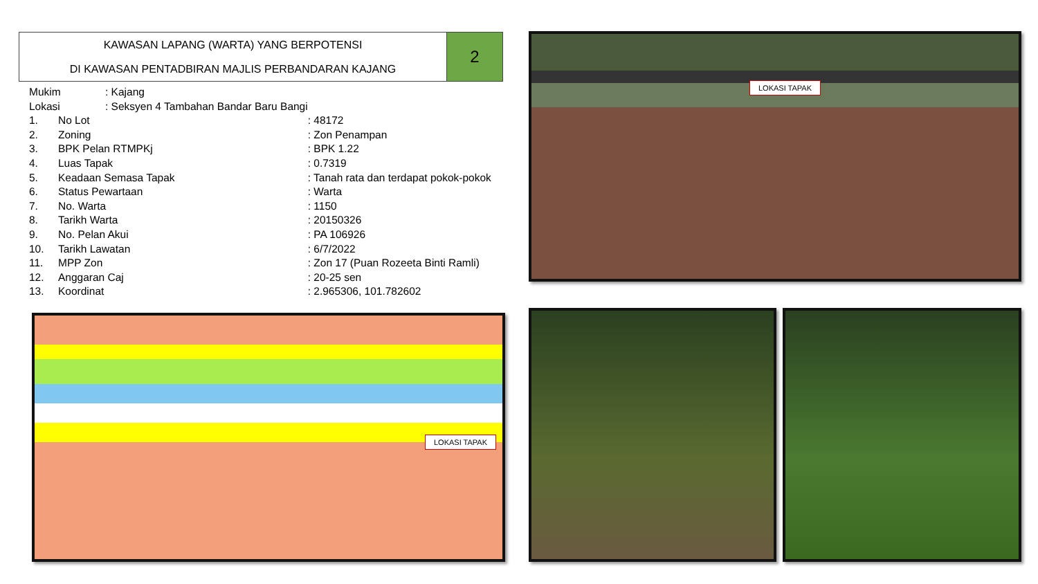KAWASAN LAPANG (WARTA) YANG BERPOTENSI
DI KAWASAN PENTADBIRAN MAJLIS PERBANDARAN KAJANG
2
| Mukim | | : Kajang | |
| Lokasi | | : Seksyen 4 Tambahan Bandar Baru Bangi | |
| 1. | No Lot | | : 48172 |
| 2. | Zoning | | : Zon Penampan |
| 3. | BPK Pelan RTMPKj | | : BPK 1.22 |
| 4. | Luas Tapak | | : 0.7319 |
| 5. | Keadaan Semasa Tapak | | : Tanah rata dan terdapat pokok-pokok |
| 6. | Status Pewartaan | | : Warta |
| 7. | No. Warta | | : 1150 |
| 8. | Tarikh Warta | | : 20150326 |
| 9. | No. Pelan Akui | | : PA 106926 |
| 10. | Tarikh Lawatan | | : 6/7/2022 |
| 11. | MPP Zon | | : Zon 17 (Puan Rozeeta Binti Ramli) |
| 12. | Anggaran Caj | | : 20-25 sen |
| 13. | Koordinat | | : 2.965306, 101.782602 |
LOKASI TAPAK
LOKASI TAPAK